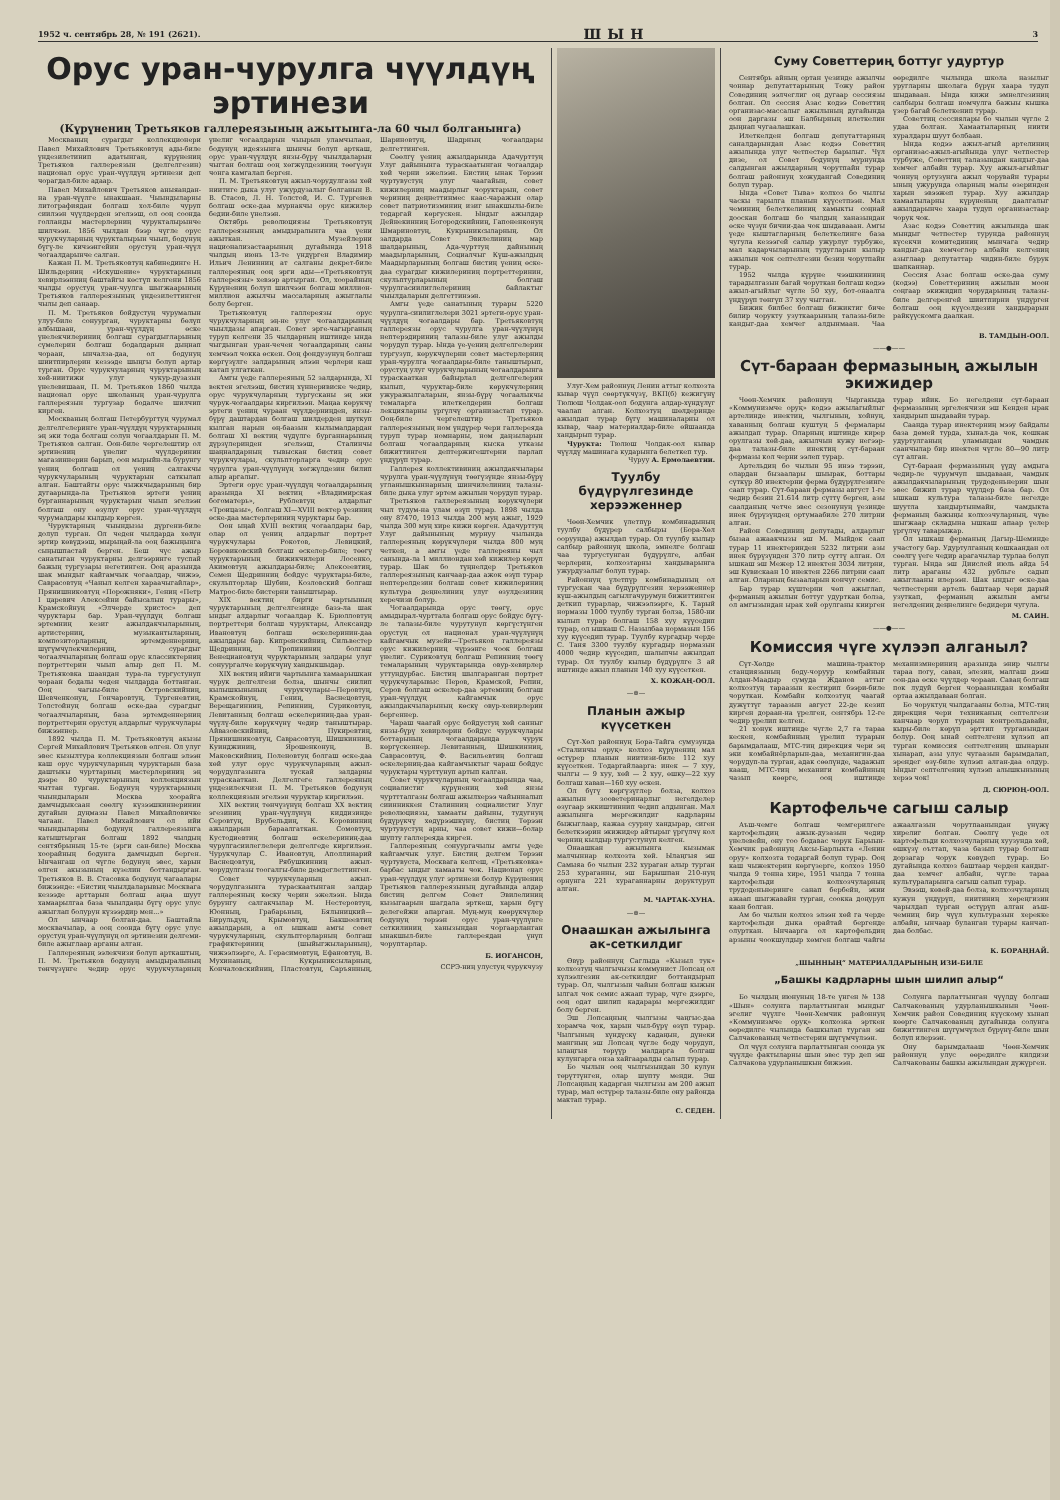1952 ч. сентябрь 28, № 191 (2621). ШЫН 3
Орус уран-чурулга чүүлдүң
эртинези
(Күрүнениң Третьяков галлереязының ажытынга-ла 60 чыл болганынга)
Москваның сурагдыг коллекционери Павел Михайлович Третьяковтуң ады-биле үндезилетинип адатынган, күрүнениң Третьяков галлереязын (делгелгезин) национал орус уран-чүүлдүң эртинези деп чорагдал-биле адаар.
Павел Михайлович Третьяков аныяандан-на уран-чүүлге ынакшаан. Чыындыларны литографиядан болгаш хол-биле чуруп сиилээн чүүлдерден эгелээш, ол ооң соонда голланды мастерлерниң чурукталырынче шилчээн. 1856 чылдан бээр чүгле орус чурукчуларның чурукталырын чыып, бодунуң бүгү-ле кичээнгейин орустуң уран-чүүл чогаалдарынче салган.
Кажан П. М. Третьяковтуң кабинединге Н. Шильдерниң «Искушение» чуруктарының хевирлээнниң баштайгы көстүп келгени 1856 чылды орустуң уран-чуулга шыгжаарының Третьяков галлереязының үндезилеттинген чылы деп санаар.
П. М. Третьяков бойдустуң чурумалын улуу-биле сонуурган, чуруктарны бөлүп албышаан, уран-чүүлдүң өске үнелекчилериниң болгаш сурагдыгларының сүмелерин болгаш бодалдарын дыңнап чораан, ынчалза-даа, ол бодунуң шиитпирлерин кезээде шыңгы болуп артар турган. Орус чурукчуларның чуруктарының хөй-ниитижи улуг чукур-дузазын үнелевишаан, П. М. Третьяков 1860 чылда национал орус школаның уран-чурулга галлереязын тургузар бодалче шилчип кирген.
Москваның болгаш Петербургтуң чурумал делгелгелеринге уран-чүүлдүң чуруктарының эң эки тода болгаш солун чогаалдарын П. М. Третьяков салган. Оон-биле чергелештир ол эртинениң үнелиг чүүлдеринин магазиннерин барып, оон мырыйн-ла бурунгу үениң болгаш ол үениң салгакчы чурукчуларының чуруктарын саткылап алган. Баштайгы орус чыжкчыдарының бир дугаарында-ла Третьяков эртеги үениң бурганнарының чуруктарын чыып эгелээн болгаш ону өзулуг орус уран-чүүлдүң чурумалдары кылдыр көрген.
Чуруктарның чыындызы дүргени-биле долуп турган. Ол чеден чылдарда хөлүн эртир көвүдээш, мырыңай-ла ооң бажыңынга сыңышпастай берген. Беш чүс ажыр санатыган чуруктарны делгээринге туспай бажың тургузары негетинген. Ооң аразында шак мындыг кайгамчык чогаалдар, чижээ, Саврасовтуң «Чаныл келген хараачыгайлар», Прянишниковтуң «Порожняки», Гениң «Петр I царевич Алексейни байысалын турары», Крамскойнуң «Элчерде христос» деп чуруктары бар. Уран-чүүлдүң болгаш эртемниң кезиг ажылдакчыларының, артистерниң, музыкантыларның, композиторларның, эртемденнерниң, шүгүмчүлекчилерниң, сурагдыг чогаалчыларның болгаш орус классиктерниң портреттерин чыып алыр деп П. М. Третьяковка шаандан тура-ла тургустунуп чораан бодалы чеден чылдарда боттанган. Ооң чагыы-биле Островскийниң, Шевченконуң, Гончаровтуң, Тургеневтиң, Толстойнуң болгаш өске-даа сурагдыг чогаалчыларның, база эртемденнерниң портреттерин орустуң алдарлыг чурукчулары бижээннер.
1892 чылда П. М. Третьяковтуң акызы Сергей Михайлович Третьяков өлген. Ол улуг эвес кызылтура коллекциязын болгаш элээн каш орус чурукчуларның чуруктарын база даштыкы чурттарның мастерлериниң эң дээре 80 чуруктарының коллекциязын чыттан турган. Бодунуң чуруктарының чыындыларын Москва хоорайга дамчыдыксаан сөөлгү күзээшкиннеринин дугайын дуңмазы Павел Михайловичке чагаан. Павел Михайлович ол ийи чыындыларны бодунуң галлереязынга катыштырган болгаш 1892 чылдың сентябрының 15-те (эрги сан-биле) Москва хоорайның бодунга дамчыдып берген. Ынчангаш ол чүгле бодунуң эвес, харын өлген акызының күзелин боттандырган. Третьяков В. В. Стасовка бодунуң чагаалары бижээнде: «Бистиң чыылдаларывыс Москвага кезээде арттарын болгаш аңаа шуут хамаарылгаа база чыылдаңы бүгү орус улус ажыглап болурун күзээрдир мен...»
Ол ынчаар болган-даа. Баштайла москвачылар, а ооң соонда бүгү орус улус орустуң уран-чүүлүнүң ол эртинезин делгеми-биле ажыглаар арганы алган.
Галлереяның ээлекчизи болуп арткаштың, П. М. Третьяков бодунуң амыдыралының төнчүзүнге чедир орус чурукчуларның үнелиг чогаалдарын чыырын уламчылаан, бодунуң идеязынга шынчы болуп арткаш, орус уран-чүүлдүң янзы-бүрү чыылдаларын чыгган болгаш ооң хөгжүлдезиниң төөгүзүн чонга камгалап берген.
П. М. Третьяковтуң ажыл-чорудулгазы хөй ниитиге дыка улуг ужурдузалыг болганын В. В. Стасов, Л. Н. Толстой, И. С. Тургенев болгаш өске-даа мурнакчы орус кижилер бедии-биле үнелээн.
Октябрь революциязы Третьяковтуң галлереязының амыдыралынга чаа үени ажыткан. Музейлерни национализастаарының дугайында 1918 чылдың июнь 13-те үндүрген Владимир Ильич Ленинниң ат салганы декрет-биле галлереяның ооң эрги ады—«Третьяковтуң галлереязы» хевээр артырган. Ол, хоорайның Күрүнениң болуп шилчээн болгаш миллион-миллион ажылчы массаларның ажыглалы болу берген.
Третьяковтуң галлереязы орус чурукчуларның эң-не улуг чогаалдарының чыылдазы апарган. Совет эрге-чагырганың туруп келгени 35 чылдарның иштинде ында чыгдынган уран-чечен чогаалдарның саны хемчээл чокка өскен. Ооң фондузунуң болгаш көргүзүлге залдарының элээн черлери каш катап улгаткан.
Амгы үеде галлереяның 52 залдарында, XI вектен эгелээш, бистиң хүннеривиске чедир, орус чурукчуларның тургусканы эң эки чурук-чогаалдары киргилээн. Маңаа көрукчү эртеги үениң чураан чүүлдерниңден, янзы-бүрү даштардан болгаш шилдерден шуткуп кылган нарын өң-баазын кылымалдардан болгаш XI вектиң чүдүлге бурганнарының дүрзүлеринден эгелээш, Сталинчы шаңналдарның тывыскан бистиң совет чурукчулары, скульпторларга чедир орус чурулга уран-чүүлүнүң хөгжүлдезин билип алыр аргалыг.
Эртеги орус уран-чүүлдүң чогаалдарының аразында XI вектиң «Владимирская богоматерь», Рублевтуң алдарлыг «Троицазы», болгаш XI—XVIII вектер үезиниң өске-даа мастерлериниң чуруктары бар.
Оон ыңай XVIII вектиң чогаалдары бар, олар ол үениң алдарлыг портрет чурукчулары Рокотов, Левицкий, Боровиковский болгаш өскелер-биле; төөгү чуруктарының бижикчилери Лосенко, Акимовтуң ажылдары-биле; Алексеевтиң, Семен Щедринниң бойдус чуруктары-биле, скульпторлар Шубин, Козловский болгаш Матрос-биле бистерни таныштырар.
XIX вектиң бирги чартыының чуруктарының делгелгезинде базэ-ла шак ындыг алдарлыг чогаалдар К. Брюлловтуң портреттери болгаш чуруктары, Александр Ивановтуң болгаш өскелеринин-даа ажылдары бар. Кипренскийниң, Сильвестер Щедринниң, Тропининиң болгаш Венециановтуң чуруктарының залдары улуг сонуургалче көрүкчүнү хандыкшыдар.
XIX вектиң ийиги чартыынга хамаарышкан чурук делгелгези болза, шынчы сиилип кылышкынының чурукчулары—Перовтуң, Крамскойнуң, Гениң, Васнецовтуң, Верещагинниң, Репинниң, Суриковтуң, Левитанның болгаш өскелериниң-даа уран-чүүлү-биле көрүкчүнү чедир таныштырар. Айвазовскийниң, Пукиревтиң, Прянишниковтуң, Саврасовтуң, Шишкинниң, Куинджиниң, Ярошенконуң, В. Маковскийниң, Поленовтуң болгаш өске-даа хөй улуг орус чурукчуларның ажыл-чорудулгазынга тускай залдарны тураскааткан. Делгелгеге галлереяның үндезилекчизи П. М. Третьяков бодунуң коллекциязын эгелээн чуруктар киргилээн.
XIX вектиң төнчүзүнүң болгаш XX вектиң эгезиниң уран-чүүлүнүң киддизинде Серовтуң, Врубельдиң, К. Коровинниң ажылдарын бараалгаткан. Сомовтуң, Кустодиевтиң болгаш өскелериниң-даа чурулгасиилеглелери делгелгеде киргилээн. Чурукчулар С. Ивановтуң, Аполлинарий Васнецовтуң, Рябушкинниң ажыл-чорудулгазы тоогалгы-биле демдеглеттинген.
Совет чурукчуларның ажыл-чорудулгазынга тураскаатынган залдар галлереяның көску черин эжелээн. Ында бурунгу салгакчылар М. Нестеровтуң, Юонның, Грабарьның, Бялыницкий—Бирульдуң, Крымовтуң, Бакшеевтиң ажылдарын, а ол ышкаш амгы совет чурукчуларның, скульпторларның болгаш графиктериниң (шыйыгжыларының), чижээлээрге, А. Герасимовтуң, Ефановтуң, В. Мухинаның, Кукрыниксыларның, Кончаловскийниң, Пластовтуң, Саръянның, Шариновтуң, Шадрның чогаалдары делгеттинген.
Сөөлгү үениң ажылдарында Адачурттуң Улуг дайынынга тураскаатынган чогаалдар хөй черни эжелээн. Бистиң ынак Төрээн чуртувустуң улуг чаагайын, совет кижилерниң маадырлыг чоруктарын, совет чериниң деңнеттинмес каас-чаражын олар совет патриотизминиң изиг ынакшылы-биле тодаргай көргускен. Ындыг ажылдар Дейнекинниң Богородскийниң, Гапоненконуң Шмариновтуң, Кукрыниксыларның. Ол залдарда Совет Эвилелиниң мар шалдарының, Ада-чурттуң дайнының маадырларының, Социалчыг Күш-ажылдың Маадырларының болгаш бистиң үениң өске-даа сурагдыг кижилериниң портреттеринин, скульптурларының болгаш чурулгасиилиглелериниң байлактыг чыылдаларын делгеттинээн.
Амгы үеде санатының турары 5220 чурулга-сиилиглелери 3021 эртеги-орус уран-чүүлдүң чогаалдары бар. Третьяковтуң галлереязы орус чурулга уран-чүүлүнүң нептерэдириниң талазы-биле улуг ажылды чорудуп турар. Ында үе-үениң делгелгелерин тургузуп, көрукчүлерни совет мастерлерниң уран-чурулга чогаалдары-биле таныштырып, орустуң улуг чурукчуларының чогаалдарынга тураскааткан байырлал делгелгелерин кылып, чуруктар-биле көрукчүлерниң ужуражылгаларын, янзы-бүрү чогаалыкчы темаларга илеткелдерин болгаш лекцияларны үргүлчү организастап турар. Ооң-биле чергелештир Третьяков галлереязының ном үндүрер чери галлереяда туруп турар номнарны, ном даңзыларын болгаш чогаалдарның кыска утказы бижиттинген дептержигештерни парлап үндүрүп турар.
Галлерея коллективиниң ажылдакчылары чурулга уран-чүүлүнүң төөгүзүнде янзы-бүрү угланышкыннарның шинчилелиниң талазы-биле дыка улуг эртем ажылын чорудуп турар.
Третьяков галлереязының көрукчүлери чыл тудум-на улам өзүп турар. 1898 чылда ону 87470, 1913 чылда 200 муң ажыг, 1929 чылда 300 муң хире кижи көрген. Адачурттуң Улуг дайынының мурнуу чылында галлереяның көрүкчүлери чылда 800 муң четкен, а амгы үеде галлереяны чыл санында-ла 1 миллиондан хөй кижилер көрүп турар. Шак бо түңнелдер Третьяков галлереязының канчаар-даа ажок өзүп турар нептерелдезин болгаш совет кижилериниң культура деңнелиниң улуг өзулдезиниң херечизи болур.
Чогаалдарында орус төөгү, орус амыдырал-чурттала болгаш орус бойдус бүгү-ле талазы-биле чурутунуп көргүстүнген орустуң ол национал уран-чүүлүнүң кайгамчык музейи—Третьяков галлереязы орус кижилерниң чүрээнге чоок болгаш үнелиг. Суриковтуң болгаш Репинниң төөгү темаларының чуруктарында овур-хевирлер уттундурбас. Бистиң шылгаранган портрет чурукчуларывыс Перов, Крамской, Репин, Серов болгаш өскелер-даа эртемниң болгаш уран-чүүлдүң кайгамчык орус ажылдакчыларының көскү овур-хевирлерин бергеннер.
Чараш чаагай орус бойдустуң хөй санныг янзы-бүрү хевирлерин бойдус чурукчулары боттарының чогаалдарында чурук көргүскеннер. Левитанның, Шишкинниң, Саврасовтуң, Ф. Васильевтиң болгаш өскелерниң-даа кайгамчыктыг чараш бойдус чуруктары чурттунуп артып калган.
Совет чурукчуларның чогаалдарында чаа, социалистиг күрүнениң хөй янзы чурттталгазы болгаш ажылхерээ чайынналып сиинниккен Сталинниң социалистиг Улуг революциязы, хамааты дайыны, тудугнуң бүдүрүкчү хөдүрээшкүнү, бистиң Төрээн чуртувустуң арны, чаа совет кижи—болар шупту галлереяда кирген.
Галлереяның сонуургачылы амгы үеде кайгамчык улуг. Бистиң делгем Төрээн чуртувуста, Москвага келгеш, «Третьяковка» барбас ындыг хамааты чок. Национал орус уран-чүүлдүң улуг эртинези болур Күрүнениң Третьяков галлереязының дугайында алдар бистиң делгем Совет Эвилелиниң кызыгаарын шагдала эрткеш, харын бүгү делегейжи апарган. Муң-муң көөрүкчүлер бодунуң төрээн орус уран-чүүлүнге сеткилиниң ханызындан чоргаарланган ынакшыл-биле галлереядан үнүп чоруптарлар.
Б. ИОГАНСОН,
ССРЭ-ниң улустуң чурукчузу
Улуг-Хем районнуң Ленин аттыг колхозта кывар чүүл сөөртүкчүзү, ВКП(б) кежигүнү Тюлюш Чолдак-оол бодунга алдар-хүндүлүг чаалап алган. Колхозтуң шөлдеринде ажылдап турар бүгү машиналарны ол кывар, чаар материалдар-биле өйшаанда хандырып турар.
Чурукта: Тюлюш Чолдак-оол кывар чүүлдү машинага кударынга белеткеп тур.
Чуруу А. Ермолаевтии.
Туулбу бүдүрүлгезинде херээженнер
Чөөн-Хемчик үлетпүр комбинадының туулбу бүдүрер салбыры (Бора-Хөл ооруунда) ажылдап турар. Ол туулбу кылыр салбыр районнуң школа, эмнелге болгаш чаа тургустунган бүдүрүлге, албан черлерин, колхозтарны хандыварынга ужурдузалыг болуп турар.
Районнуң үлетпүр комбинадының ол тургускан чаа бүдүрүлгезин херээженнер күш-ажылдың сагылгачурумун бижиттинген деткип турарлар, чижээлээрге, К. Тарый нормазы 1000 туулбу турган болза, 1580-ни кылып турар болгаш 158 хуу күүседип турар, ол ышкаш С. Назылбаа нормазын 156 хуу күүседип турар. Туулбу кургадыр черде С. Таня 3300 туулбу кургадыр нормазын 4000 чедир күүседип, шалыпчы ажылдап турар. Ол туулбу кылыр бүдүрүлге 3 ай иштинде ажыл планын 140 хуу күүсеткен.
Х. КОЖАҢ-ООЛ.
—⊚—
Планын ажыр күүсеткен
Сүт-Хөл районнуң Бора-Тайга сумузунда «Сталинчы оруқ» колхоз күрүнениң мал өстүрер планын ниитизи-биле 112 хуу күүсеткен. Тодаргайлаарга: инек — 7 хуу, чылгы — 9 хуу, хөй — 2 хуу, өшку—22 хуу болгаш хаван—160 хуу өскен.
Ол бүгү көргүзүглер болза, колхоз ажылын зооветеринарлыг негелделер өзугаар эккиштиннип чедип алдынган. Мал ажылынга мергежилдиг кадрларны быжыглаар, кажаа суурну хандырар, сиген белеткээрин экижидер айтырыг үргүлчү кол черниң кылдыр тургустунуп келген.
Онаашкан ажылынга кызымак малчыннар колхозта хөй. Ылаңгыя эш Самыяа бо чылын 232 хураган алыр турган 253 хураганны, эш Барышпан 210-нуң орнунга 221 хураганнарны доруктуруп алган.
М. ЧАРТАК-ХУНА.
—⊚—
Онаашкан ажылынга ак-сеткилдиг
Өвүр районнуң Саглыда «Кызыл тук» колхозтуң чылгычызы коммунист Лопсаң ол хүлээлгезин ак-сеткилдиг боттандырып турар. Ол, чылгызын чайын болгаш кыжын ылгал чок семис ажаап турар, чүге дээрге, ооң одат шилип кадарары мергежилдиг болу берген.
Эш Лопсаңның чылгызы чаңгыс-даа хорамча чок, харын чыл-бүрү өзүп турар. Чылгының хүндүскү кадаңын, дүнеки мангның эш Лопсаң чүгле боду чорудуп, ылаңгыя төрүүр малдарга болгаш кулунгарга онза хайгааралды салып турар.
Бо чылын ооң чылгызындан 30 кулун төрүттүнген, олар шупту менди. Эш Лопсаңның кадарган чылгызы ам 200 ажып турар, мал өстүрер талазы-биле ону районда мактап турар.
С. СЕДЕН.
Суму Советтериң боттуг удуртур
Сентябрь айның ортан үезинде ажылчы чоннар депутаттарының Тожу район Совединиң ээлчеглиг оң дугаар сессиязы болган. Ол сессия Азас кодээ Советтиң организас-массалыг ажылының дугайында оон даргазы эш Балбырның илеткелин дыңнап чугаалашкан.
Илеткелден болгаш депутаттарның саналдарындан Азас кодээ Советтиң ажылында улуг четпестер барылыг. Чүл дизе, ол Совет бодунуң мурнунда салдынган ажылдарның чорутпайн турар болгаш районнуң хожудангай Совединиң болуп турар.
Ында «Совет Тыва» колхоз бо чылгы часкы тарылга планын күүсетпээн. Мал чеминиң белеткелиниң хамыкты соңнай дооскан болгаш бо чылдың ханазындан өске чүзүн бичии-даа чок шыдавааан. Амгы үеде кыштагларның белеткелинге база чугула кезээгей салыр ужурлуг турбуже, мал кадарчыларының тудугларын кылыр ажылын чок септелгезин безин чорутпайн турар.
1952 чылда күрүне чээшкиннинң тарадылгазын багай чоруткан болгаш кодээ ажыл-агыйлыг чүгле 50 хуу, бот-онаалга үндүрүп төнгүп 37 хуу чыгган.
Бижик билбес болгаш бижиктиг биче билир чорукту узуткаарының талазы-биле кандыг-даа хемчег алдынмаан. Чаа өөредилге чылында школа назылыг уругларны школага бүрүн хаара тудуп шыдаваан. Ында кижи эмнелгезиниң салбыры болгаш номчулга бажыы кышка үзер багай белеткенип турар.
Советтиң сессиялары бо чылын чүгле 2 удаа болган. Хамаатыларның ниити хуралдары шуут болбаан.
Ында кодээ ажыл-агый артелиниң организас-ажыл-агыйында улуг четпестер турбуже, Советтиң талазындан кандыг-даа хемчег албайн турар. Хуу ажыл-агыйлыг чоннуң ортузунга ажыл чорувайн турары ының ужурунда оларның малы өзеринден харын эвээжеп турар. Хуу ажылдар хамаатыларны күрүненың даалгалыг ажылдарынче хаара тудуп организастаар чорук чок.
Азас кодээ Советтиң ажылында шак мындыг четпестер турунда районнуң күсекчи комитединиң мынчага чедир кандыг-даа хемчеглер албайн келгениң азыглаар депутаттар чидин-биле бурук шапканнар.
Сессия Азас болгаш өске-даа суму (кодээ) Советтериниң ажылын моон соңгаар экижидип чорударының талазы-биле делгеренгей шиитпирни үндүрген болгаш ооң күүселдезин хандырарын райкүүскомга даалкан.
В. ТАМДЫН-ООЛ.
——●——
Сүт-бараан фермазының ажылын экижидер
Чөөн-Хемчик районнуң Чыргакыда «Коммунизмче оруқ» кодээ ажылагыйлыг артелинде инектиң, чылгының, хойнуң, хаванның болгаш куштуң 5 фермалары ажылдап турар. Оларның иштинде кирер орулгазы хөй-даа, ажылчын кужу негээр-даа талазы-биле инектиң сүт-бараан фермазы кол черни ээлеп турар.
Артельдиң бо чылын 95 инээ тэрээн, олардан бызаалары шыырак, боттары сүткүр 80 инектерни ферма бүдүрүлгезинге саап турар. Сүт-бараан фермазы август 1-ге чедир безин 21.614 литр сүттү берген, азы саалданың четче эвес сезонунуң үезинде инек бүрүзүндең ортумаабиле 270 литрни алган.
Район Совединиң депутады, алдарлыг бызаа ажаакчызы эш М. Мыйдок саап турар 11 инектеринден 5232 литрни азы инек бүрүзүнден 370 литр сүттү алган. Ол ышкаш эш Межер 12 инектен 3034 литрни, эш Кувискаан 10 инектен 2266 литрни саап алган. Оларның бызааларын кончуг семис.
Бар турар күштерни чөп ажыглап, ферманың ажылын боттуг удурткан болза, ол амгызындан ырак хөй орулганы киирген турар ийик. Бо негелдени сүт-бараан фермазының эргелекчизи эш Кенден ырак хандырып шыдавайн турар.
Саанда турар инектерниң мээу байдалы база дөмей турда, хынал-да чок, кошкак удуртулганың уламындан чамдык саанчылар бир инектен чүгле 80—90 литр сүт алган.
Сүт-бараан фермазының үүдү амдыга чедир-ле чурумчуп шыдаваан, чамдык ажылдакчыларының трудоденьнерин шын эвес бижип турар чүүлдер база бар. Ол ышкаш культура талазы-биле негелде шуутла хандыртынмайн, чамдыкта ферманың бажыңы колхозчуларның, чүве шыгжаар складына ышкаш апаар үелер үргүлчү таварыжар.
Ол ышкаш ферманың Дагыр-Шеминде участогу бар. Удуртулганың кошкаандан ол сөөлгү үеге чедир арагачылар турлаа болуп турган. Ында эш Диислей июль айда 54 литр араганы 432 рубльге садып ажыглааны илерээн. Шак ындыг өске-даа четпестерни артель баштаар чери дарый узуткап, ферманың ажылын амгы негелдениң деңнелинге бедидери чугула.
М. САИН.
——●——
Комиссия чүге хүлээп алганыл?
Сүт-Хөлде машина-трактор станциязының боду-чоруур комбайнын Алдан-Маадыр сумуда Жданов аттыг колхозтуң тараазын кестирип бээри-биле чоруткан. Комбайн колхозтуң чаагай дужүттүг тараазын август 22-де кезип кирген дораан-на үрелген, сентябрь 12-ге чедир үрелип келген.
21 хонук иштинде чүгле 2,7 га тараа кескен, комбайнның үрелип турарын барымдалааш, МТС-тиң дирекция чери эң эки комбайнёрларын-даа, механигин-даа чорудуп-ла турган, адак сөөлүнде, чадажып кааш, МТС-тиң механиги комбайнның чазып көөрге, ооң иштинде механизмнериниң аразында энир чылгы тараа погу, саван, элезин, малгаш дээш оон-даа өске чүүлдер чораан. Саваң болгаш пок лудуй берген чораанындан комбайн ортаа ажылдаваан болган.
Бо чоруктуң чылдагааны болза, МТС-тиң дирекция чери техниканың септелгези канчаар чоруп турарын контрольдавайн, кыры-биле көрүп эрттип турганындан болур. Ооң ынай септелгени хүлээп ап турган комиссия септелгениң шынарын хынарап, азы улус чугаазын барымдалап, эрендег өзү-биле хүлээп алган-даа олдур. Ындыг септелгениң хүлээп алышкынының херээ чок!
Д. СЮРЮҢ-ООЛ.
Картофельче сагыш салыр
Аъш-чемге болгаш чемгерилгеге картофельдиң ажык-дузазын чедир үнелевейн, ону тоо бодавас чорук Барыын-Хемчик районнуң Аксы-Барлыкта «Ленин оруу» колхозта тодаргай болуп турар. Ооң каш чыжектерин көргүзерге, колхоз 1950 чылда 9 тонна хире, 1951 чылда 7 тонна картофельди колхозчуларның трудоденьнеринге санап бербейн, экии ажаап шыгжавайн турган, соокка доңуруп каан болган.
Ам бо чылын колхоз элээн хөй га черде картофельди дыка орайтай бергенде олурткан. Ынчаарга ол картофельдиң арзыны чоокшулдыр хөмген болгаш чайгы ажаалгазын чорутпаанындан үнүжү хирелиг болган. Сөөлгү үеде ол картофельди колхозчуларның хуузунда хөй, өшкүзү оъттап, чаза базып турар болгаш дорзагар чорук көвүдеп турар. Бо дугайында колхоз баштаар черден кандыг-даа хемчег албайн, чүгле тараа культураларынга сагыш салып турар.
Эвээш, көвей-даа болза, колхозчуларның кужун үндүрүп, ниитиниң хөреңгизин чарылдап турган өстүрүп алган аъш-чемниң бир чүүл культуразын херекке албайн, ынчаар буланган турары канчап-даа болбас.
К. БОРАҢНАЙ.
„ШЫННЫҢ“ МАТЕРИАЛДАРЫНЫҢ ИЗИ-БИЛЕ
„Башкы кадрларны шын шилип алыр“
Бо чылдың июнуның 18-те үнген № 138 «Шын» солунга парлаттынган мындыг эгелиг чүүлге Чөөн-Хемчик районнуң «Коммунизмче оруқ» колхозка эрткен өөредилге чылында башкылап турган эш Салчакованың четпестерин шүгүмчүлээн.
Ол чүүл солунга парлаттынган соонда ук чүүлде фактыларны шын эвес тур деп эш Салчакова удурланышкын бижээн.
Солунга парлаттынган чүүлдү болгаш Салчакованың удурланышкынын Чөөн-Хемчик район Совединиң күүскому хынап көөрге Салчакованың дугайында солунга бижиттинген шүгүмчүлел бүрүнү-биле шын болуп илерээн.
Ону барымдалааш Чөөн-Хемчик районнуң улус өөредилге килдизи Салчакованы башкы ажылындан дүжүрген.